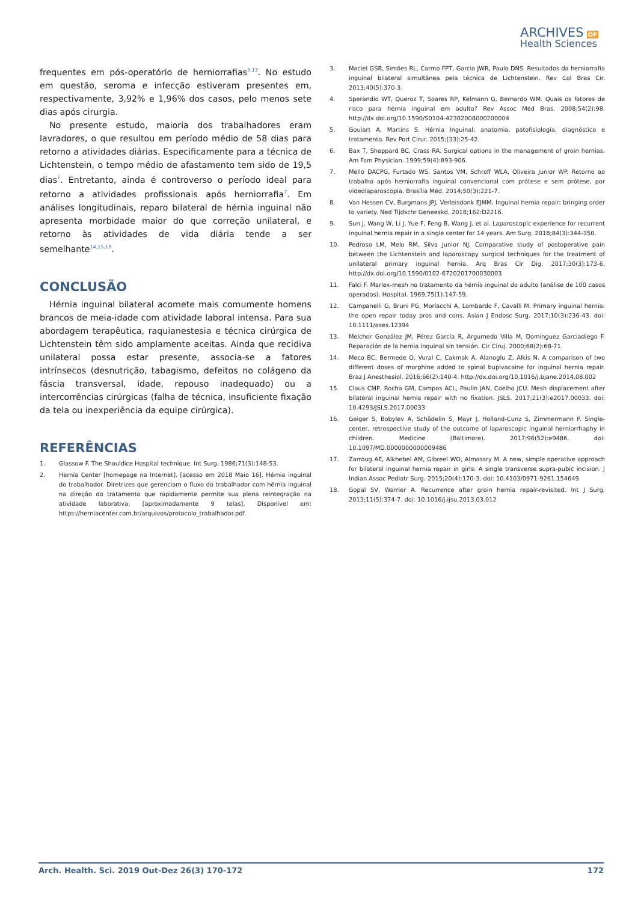ARCHIVES OF
Health Sciences
frequentes em pós-operatório de herniorrafias<sup>3,13</sup>. No estudo em questão, seroma e infecção estiveram presentes em, respectivamente, 3,92% e 1,96% dos casos, pelo menos sete dias após cirurgia.
No presente estudo, maioria dos trabalhadores eram lavradores, o que resultou em período médio de 58 dias para retorno a atividades diárias. Especificamente para a técnica de Lichtenstein, o tempo médio de afastamento tem sido de 19,5 dias<sup>7</sup>. Entretanto, ainda é controverso o período ideal para retorno a atividades profissionais após herniorrafia<sup>7</sup>. Em análises longitudinais, reparo bilateral de hérnia inguinal não apresenta morbidade maior do que correção unilateral, e retorno às atividades de vida diária tende a ser semelhante<sup>14,15,18</sup>.
CONCLUSÃO
Hérnia inguinal bilateral acomete mais comumente homens brancos de meia-idade com atividade laboral intensa. Para sua abordagem terapêutica, raquianestesia e técnica cirúrgica de Lichtenstein têm sido amplamente aceitas. Ainda que recidiva unilateral possa estar presente, associa-se a fatores intrínsecos (desnutrição, tabagismo, defeitos no colágeno da fáscia transversal, idade, repouso inadequado) ou a intercorrências cirúrgicas (falha de técnica, insuficiente fixação da tela ou inexperiência da equipe cirúrgica).
REFERÊNCIAS
1. Glassow F. The Shouldice Hospital technique. Int Surg. 1986;71(3):148-53.
2. Hernia Center [homepage na Internet]. [acesso em 2018 Maio 16]. Hérnia inguinal do trabalhador. Diretrizes que gerenciam o fluxo do trabalhador com hérnia inguinal na direção do tratamento que rapidamente permite sua plena reintegração na atividade laborativa; [aproximadamente 9 telas]. Disponível em: https://herniacenter.com.br/arquivos/protocolo_trabalhador.pdf.
3. Maciel GSB, Simões RL, Carmo FPT, Garcia JWR, Paulo DNS. Resultados da herniorrafia inguinal bilateral simultânea pela técnica de Lichtenstein. Rev Col Bras Cir. 2013;40(5):370-3.
4. Sperandio WT, Queroz T, Soares RP, Kelmann G, Bernardo WM. Quais os fatores de risco para hérnia inguinal em adulto? Rev Assoc Méd Bras. 2008;54(2):98. http://dx.doi.org/10.1590/S0104-42302008000200004
5. Goulart A, Martins S. Hérnia Inguinal: anatomia, patofisiologia, diagnóstico e tratamento. Rev Port Cirur. 2015;(33):25-42.
6. Bax T, Sheppard BC, Crass RA. Surgical options in the management of groin hernias. Am Fam Physician. 1999;59(4):893-906.
7. Mello DACPG, Furtado WS, Santos VM, Schroff WLA, Oliveira Junior WP. Retorno ao trabalho após herniorrafia inguinal convencional com prótese e sem prótese, por videolaparoscopia. Brasília Méd. 2014;50(3):221-7.
8. Van Hessen CV, Burgmans JPJ, Verleisdonk EJMM. Inguinal hernia repair: bringing order to variety. Ned Tijdschr Geneeskd. 2018;162:D2216.
9. Sun J, Wang W, Li J, Yue F, Feng B, Wang J, et al. Laparoscopic experience for recurrent inguinal hernia repair in a single center for 14 years. Am Surg. 2018;84(3):344-350.
10. Pedroso LM, Melo RM, Silva Junior NJ. Comparative study of postoperative pain between the Lichtenstein and laparoscopy surgical techniques for the treatment of unilateral primary inguinal hernia. Arq Bras Cir Dig. 2017;30(3):173-6. http://dx.doi.org/10.1590/0102-6720201700030003
11. Falci F. Marlex-mesh no tratamento da hérnia inguinal do adulto (análise de 100 casos operados). Hospital. 1969;75(1):147-59.
12. Campanelli G, Bruni PG, Morlacchi A, Lombardo F, Cavalli M. Primary inguinal hernia: the open repair today pros and cons. Asian J Endosc Surg. 2017;10(3):236-43. doi: 10.1111/ases.12394
13. Melchor González JM, Pérez García R, Argumedo Villa M, Domínguez Garciadiego F. Reparación de la hernia inguinal sin tensión. Cir Ciruj. 2000;68(2):68-71.
14. Meco BC, Bermede O, Vural C, Cakmak A, Alanoglu Z, Alkis N. A comparison of two different doses of morphine added to spinal bupivacaine for inguinal hernia repair. Braz J Anesthesiol. 2016;66(2):140-4. http://dx.doi.org/10.1016/j.bjane.2014.08.002
15. Claus CMP, Rocha GM, Campos ACL, Paulin JAN, Coelho JCU. Mesh displacement after bilateral inguinal hernia repair with no fixation. JSLS. 2017;21(3):e2017.00033. doi: 10.4293/JSLS.2017.00033
16. Geiger S, Bobylev A, Schädelin S, Mayr J, Holland-Cunz S, Zimmermann P. Single-center, retrospective study of the outcome of laparoscopic inguinal herniorrhaphy in children. Medicine (Baltimore). 2017;96(52):e9486. doi: 10.1097/MD.0000000000009486
17. Zarroug AE, Alkhebel AM, Gibreel WO, Almassry M. A new, simple operative approach for bilateral inguinal hernia repair in girls: A single transverse supra-pubic incision. J Indian Assoc Pediatr Surg. 2015;20(4):170-3. doi: 10.4103/0971-9261.154649
18. Gopal SV, Warrier A. Recurrence after groin hernia repair-revisited. Int J Surg. 2013;11(5):374-7. doi: 10.1016/j.ijsu.2013.03.012
Arch. Health. Sci. 2019 Out-Dez 26(3) 170-172 172